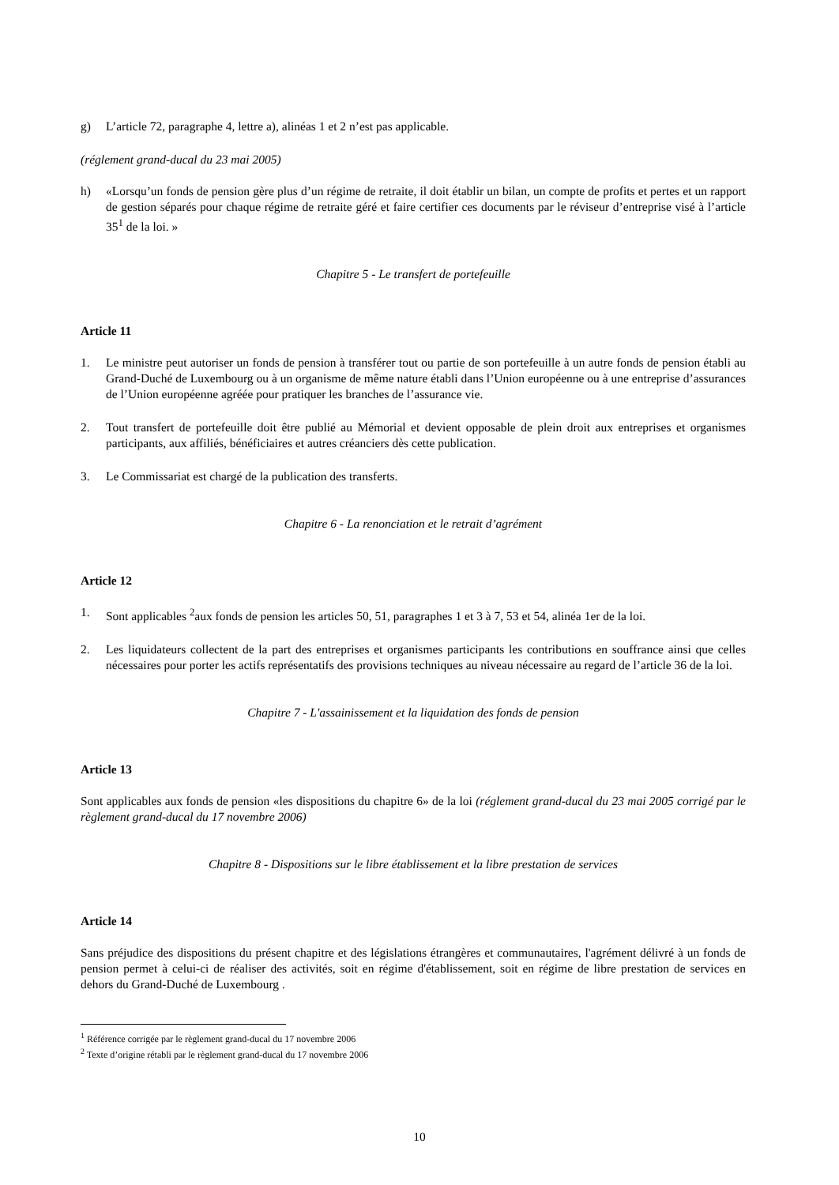g) L’article 72, paragraphe 4, lettre a), alinéas 1 et 2 n’est pas applicable.
(réglement grand-ducal du 23 mai 2005)
h) «Lorsqu’un fonds de pension gère plus d’un régime de retraite, il doit établir un bilan, un compte de profits et pertes et un rapport de gestion séparés pour chaque régime de retraite géré et faire certifier ces documents par le réviseur d’entreprise visé à l’article 35<sup>1</sup> de la loi. »
Chapitre 5 - Le transfert de portefeuille
Article 11
1. Le ministre peut autoriser un fonds de pension à transférer tout ou partie de son portefeuille à un autre fonds de pension établi au Grand-Duché de Luxembourg ou à un organisme de même nature établi dans l’Union européenne ou à une entreprise d’assurances de l’Union européenne agréée pour pratiquer les branches de l’assurance vie.
2. Tout transfert de portefeuille doit être publié au Mémorial et devient opposable de plein droit aux entreprises et organismes participants, aux affiliés, bénéficiaires et autres créanciers dès cette publication.
3. Le Commissariat est chargé de la publication des transferts.
Chapitre 6 - La renonciation et le retrait d’agrément
Article 12
1. Sont applicables <sup>2</sup>aux fonds de pension les articles 50, 51, paragraphes 1 et 3 à 7, 53 et 54, alinéa 1er de la loi.
2. Les liquidateurs collectent de la part des entreprises et organismes participants les contributions en souffrance ainsi que celles nécessaires pour porter les actifs représentatifs des provisions techniques au niveau nécessaire au regard de l’article 36 de la loi.
Chapitre 7 - L'assainissement et la liquidation des fonds de pension
Article 13
Sont applicables aux fonds de pension «les dispositions du chapitre 6» de la loi (réglement grand-ducal du 23 mai 2005 corrigé par le règlement grand-ducal du 17 novembre 2006)
Chapitre 8 - Dispositions sur le libre établissement et la libre prestation de services
Article 14
Sans préjudice des dispositions du présent chapitre et des législations étrangères et communautaires, l'agrément délivré à un fonds de pension permet à celui-ci de réaliser des activités, soit en régime d'établissement, soit en régime de libre prestation de services en dehors du Grand-Duché de Luxembourg .
<sup>1</sup> Référence corrigée par le règlement grand-ducal du 17 novembre 2006
<sup>2</sup> Texte d’origine rétabli par le règlement grand-ducal du 17 novembre 2006
10